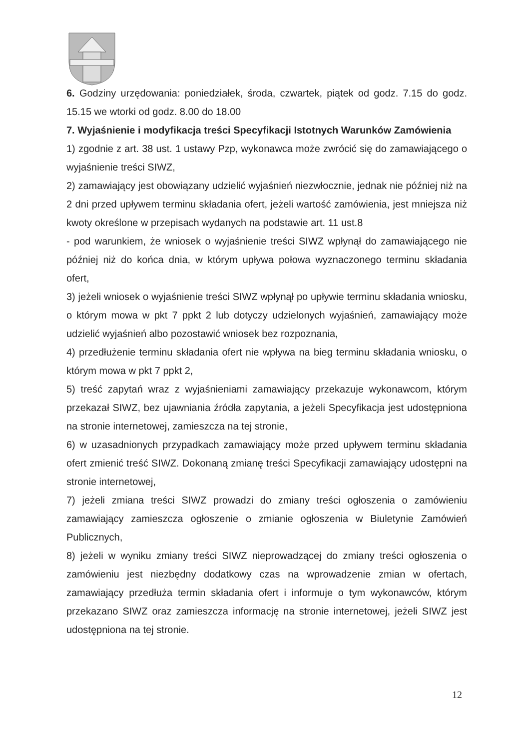6. Godziny urzędowania: poniedziałek, środa, czwartek, piątek od godz. 7.15 do godz. 15.15 we wtorki od godz. 8.00 do 18.00
7. Wyjaśnienie i modyfikacja treści Specyfikacji Istotnych Warunków Zamówienia
1) zgodnie z art. 38 ust. 1 ustawy Pzp, wykonawca może zwrócić się do zamawiającego o wyjaśnienie treści SIWZ,
2) zamawiający jest obowiązany udzielić wyjaśnień niezwłocznie, jednak nie później niż na 2 dni przed upływem terminu składania ofert, jeżeli wartość zamówienia, jest mniejsza niż kwoty określone w przepisach wydanych na podstawie art. 11 ust.8
- pod warunkiem, że wniosek o wyjaśnienie treści SIWZ wpłynął do zamawiającego nie później niż do końca dnia, w którym upływa połowa wyznaczonego terminu składania ofert,
3) jeżeli wniosek o wyjaśnienie treści SIWZ wpłynął po upływie terminu składania wniosku, o którym mowa w pkt 7 ppkt 2 lub dotyczy udzielonych wyjaśnień, zamawiający może udzielić wyjaśnień albo pozostawić wniosek bez rozpoznania,
4) przedłużenie terminu składania ofert nie wpływa na bieg terminu składania wniosku, o którym mowa w pkt 7 ppkt 2,
5) treść zapytań wraz z wyjaśnieniami zamawiający przekazuje wykonawcom, którym przekazał SIWZ, bez ujawniania źródła zapytania, a jeżeli Specyfikacja jest udostępniona na stronie internetowej, zamieszcza na tej stronie,
6) w uzasadnionych przypadkach zamawiający może przed upływem terminu składania ofert zmienić treść SIWZ. Dokonaną zmianę treści Specyfikacji zamawiający udostępni na stronie internetowej,
7) jeżeli zmiana treści SIWZ prowadzi do zmiany treści ogłoszenia o zamówieniu zamawiający zamieszcza ogłoszenie o zmianie ogłoszenia w Biuletynie Zamówień Publicznych,
8) jeżeli w wyniku zmiany treści SIWZ nieprowadzącej do zmiany treści ogłoszenia o zamówieniu jest niezbędny dodatkowy czas na wprowadzenie zmian w ofertach, zamawiający przedłuża termin składania ofert i informuje o tym wykonawców, którym przekazano SIWZ oraz zamieszcza informację na stronie internetowej, jeżeli SIWZ jest udostępniona na tej stronie.
12